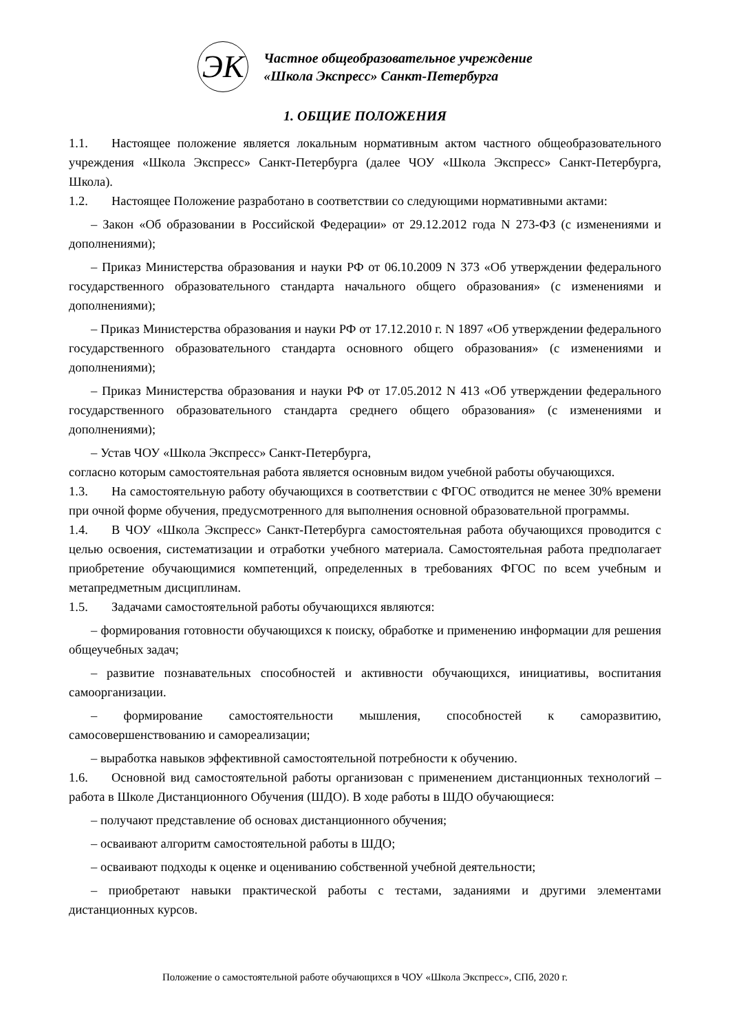ЭК
Частное общеобразовательное учреждение
«Школа Экспресс» Санкт-Петербурга
1. ОБЩИЕ ПОЛОЖЕНИЯ
1.1. Настоящее положение является локальным нормативным актом частного общеобразовательного учреждения «Школа Экспресс» Санкт-Петербурга (далее ЧОУ «Школа Экспресс» Санкт-Петербурга, Школа).
1.2. Настоящее Положение разработано в соответствии со следующими нормативными актами:
– Закон «Об образовании в Российской Федерации» от 29.12.2012 года N 273-ФЗ (с изменениями и дополнениями);
– Приказ Министерства образования и науки РФ от 06.10.2009 N 373 «Об утверждении федерального государственного образовательного стандарта начального общего образования» (с изменениями и дополнениями);
– Приказ Министерства образования и науки РФ от 17.12.2010 г. N 1897 «Об утверждении федерального государственного образовательного стандарта основного общего образования» (с изменениями и дополнениями);
– Приказ Министерства образования и науки РФ от 17.05.2012 N 413 «Об утверждении федерального государственного образовательного стандарта среднего общего образования» (с изменениями и дополнениями);
– Устав ЧОУ «Школа Экспресс» Санкт-Петербурга,
согласно которым самостоятельная работа является основным видом учебной работы обучающихся.
1.3. На самостоятельную работу обучающихся в соответствии с ФГОС отводится не менее 30% времени при очной форме обучения, предусмотренного для выполнения основной образовательной программы.
1.4. В ЧОУ «Школа Экспресс» Санкт-Петербурга самостоятельная работа обучающихся проводится с целью освоения, систематизации и отработки учебного материала. Самостоятельная работа предполагает приобретение обучающимися компетенций, определенных в требованиях ФГОС по всем учебным и метапредметным дисциплинам.
1.5. Задачами самостоятельной работы обучающихся являются:
– формирования готовности обучающихся к поиску, обработке и применению информации для решения общеучебных задач;
– развитие познавательных способностей и активности обучающихся, инициативы, воспитания самоорганизации.
– формирование самостоятельности мышления, способностей к саморазвитию, самосовершенствованию и самореализации;
– выработка навыков эффективной самостоятельной потребности к обучению.
1.6. Основной вид самостоятельной работы организован с применением дистанционных технологий – работа в Школе Дистанционного Обучения (ШДО). В ходе работы в ШДО обучающиеся:
– получают представление об основах дистанционного обучения;
– осваивают алгоритм самостоятельной работы в ШДО;
– осваивают подходы к оценке и оцениванию собственной учебной деятельности;
– приобретают навыки практической работы с тестами, заданиями и другими элементами дистанционных курсов.
Положение о самостоятельной работе обучающихся в ЧОУ «Школа Экспресс», СПб, 2020 г.